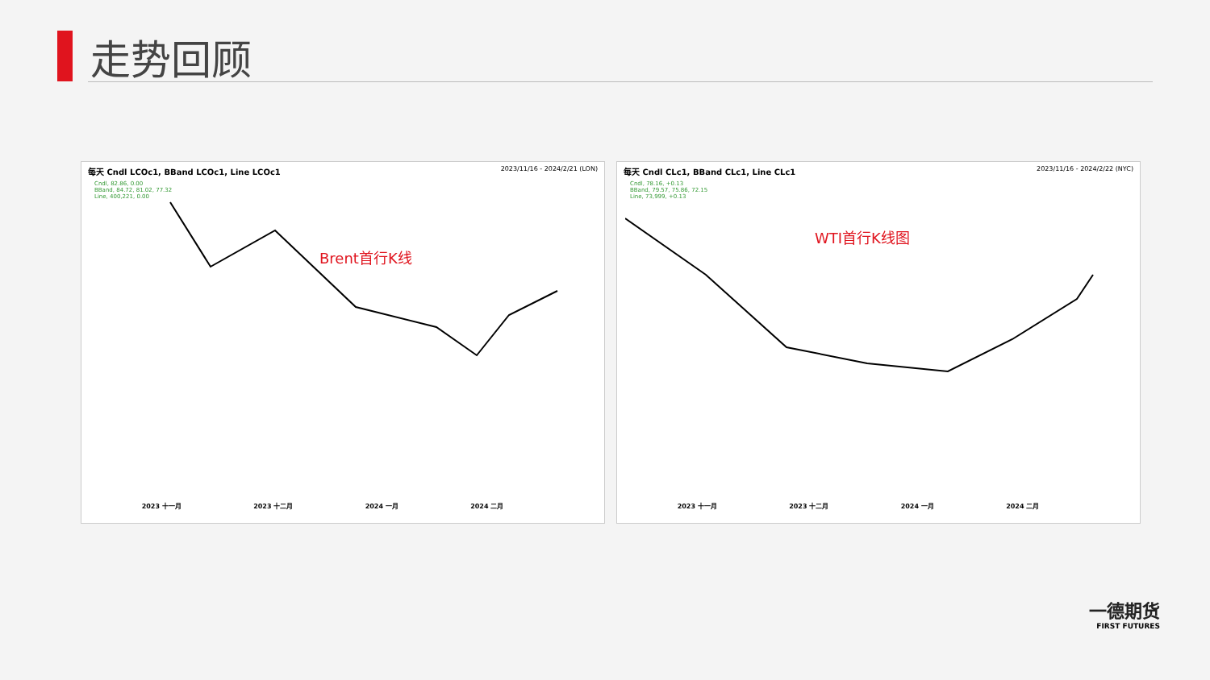走势回顾
每天 Cndl LCOc1, BBand LCOc1, Line LCOc1 2023/11/16 - 2024/2/21 (LON)
Cndl, 82.86, 0.00
BBand, 84.72, 81.02, 77.32
Line, 400,221, 0.00
Brent首行K线
2023 十一月 2023 十二月 2024 一月 2024 二月
每天 Cndl CLc1, BBand CLc1, Line CLc1 2023/11/16 - 2024/2/22 (NYC)
Cndl, 78.16, +0.13
BBand, 79.57, 75.86, 72.15
Line, 73,999, +0.13
WTI首行K线图
2023 十一月 2023 十二月 2024 一月 2024 二月
一德期货
FIRST FUTURES